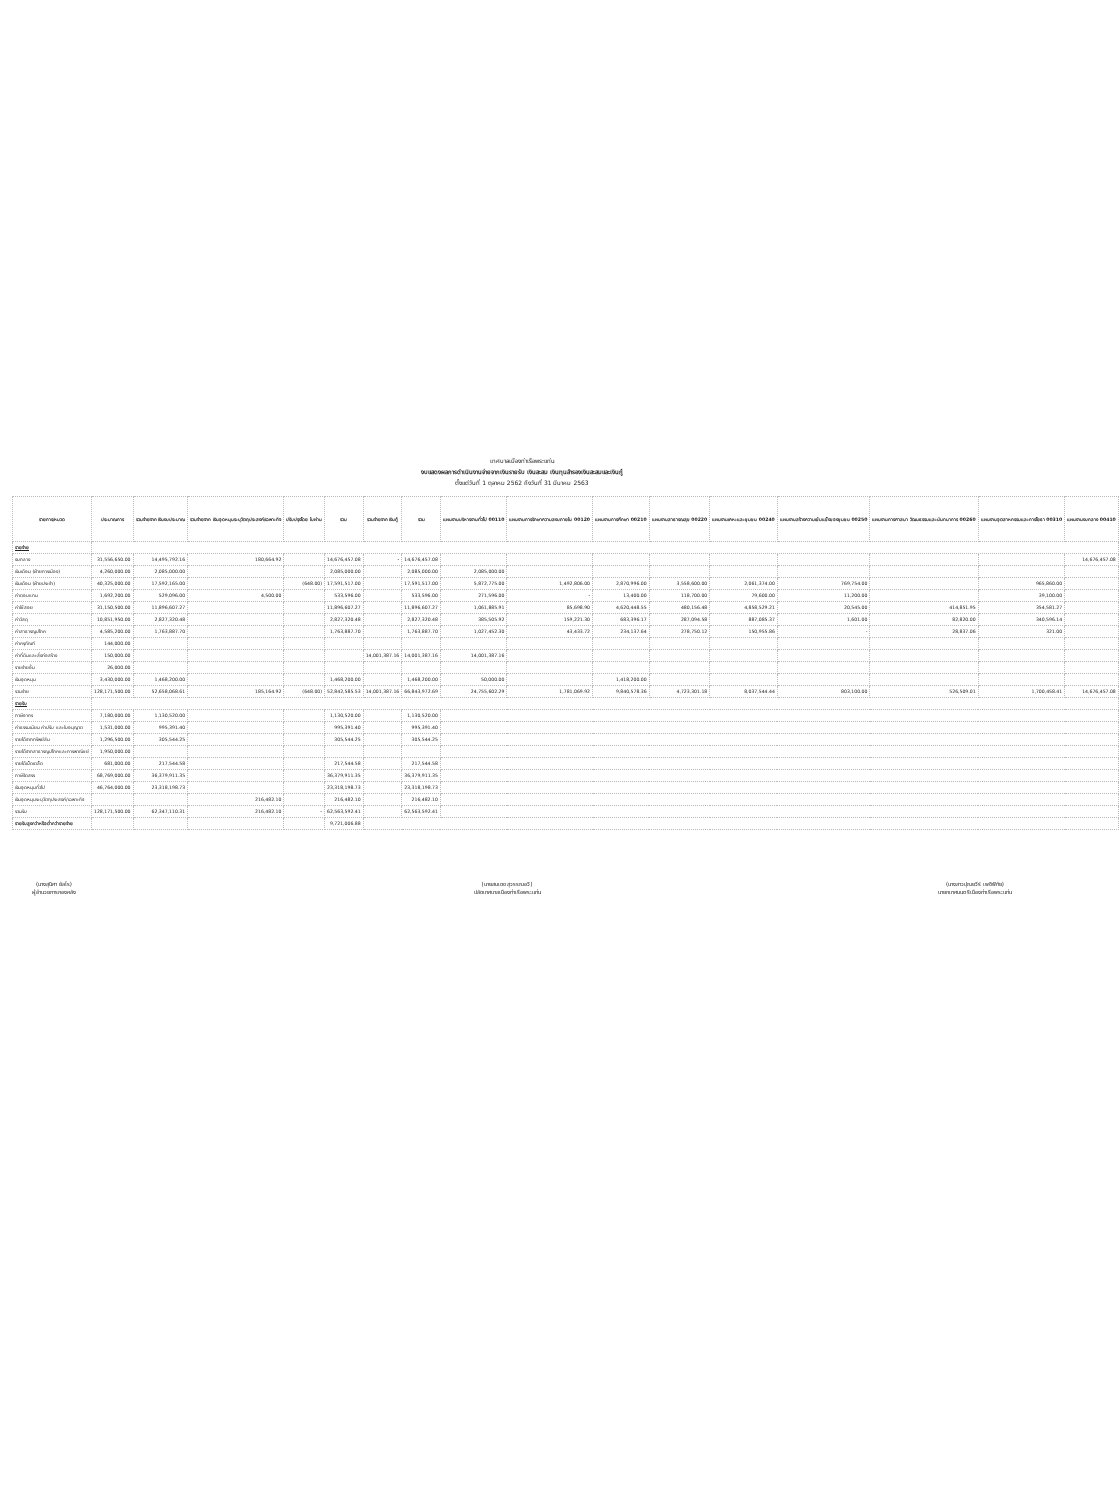เทศบาลเมืองท่าเรือพระแท่น
งบแสดงผลการดำเนินงานจ่ายจากเงินรายรับ เงินสะสม เงินทุนสำรองเงินสะสมและเงินกู้
ตั้งแต่วันที่ 1 ตุลาคม 2562 ถึงวันที่ 31 มีนาคม 2563
| รายการ/หมวด | ประมาณการ | รวมจ่ายจาก เงินงบประมาณ | รวมจ่ายจาก เงินอุดหนุนระบุวัตถุประสงค์/เฉพาะกิจ | ปรับปรุงโดย ใบผ่าน | รวม | รวมจ่ายจาก เงินกู้ | รวม | แผนงานบริหารงานทั่วไป 00110 | แผนงานการรักษาความสงบภายใน 00120 | แผนงานการศึกษา 00210 | แผนงานสาธารณสุข 00220 | แผนงานเคหะและชุมชน 00240 | แผนงานสร้างความเข้มแข็งของชุมชน 00250 | แผนงานการศาสนา วัฒนธรรมและนันทนาการ 00260 | แผนงานอุตสาหกรรมและการโยธา 00310 | แผนงานงบกลาง 00410 |
| --- | --- | --- | --- | --- | --- | --- | --- | --- | --- | --- | --- | --- | --- | --- | --- | --- |
| รายจ่าย | | | | | | | | | | | | | | | | |
| งบกลาง | 31,556,650.00 | 14,495,792.16 | 180,664.92 | | 14,676,457.08 | - | 14,676,457.08 | | | | | | | | | 14,676,457.08 |
| เงินเดือน (ฝ่ายการเมือง) | 4,260,000.00 | 2,085,000.00 | | | 2,085,000.00 | | 2,085,000.00 | 2,085,000.00 | | | | | | | | |
| เงินเดือน (ฝ่ายประจำ) | 40,325,000.00 | 17,592,165.00 | | (648.00) | 17,591,517.00 | | 17,591,517.00 | 5,872,775.00 | 1,492,806.00 | 2,870,996.00 | 3,558,600.00 | 2,061,374.00 | 769,754.00 | | 965,860.00 | |
| ค่าตอบแทน | 1,692,200.00 | 529,096.00 | 4,500.00 | | 533,596.00 | | 533,596.00 | 271,596.00 | - | 13,400.00 | 118,700.00 | 79,600.00 | 11,200.00 | | 39,100.00 | |
| ค่าใช้สอย | 31,150,500.00 | 11,896,607.27 | | | 11,896,607.27 | | 11,896,607.27 | 1,061,885.91 | 85,698.90 | 4,620,448.55 | 480,156.48 | 4,858,529.21 | 20,545.00 | 414,851.95 | 354,581.27 | |
| ค่าวัสดุ | 10,851,950.00 | 2,827,320.48 | | | 2,827,320.48 | | 2,827,320.48 | 385,505.92 | 159,221.30 | 683,396.17 | 287,094.58 | 887,085.37 | 1,601.00 | 82,820.00 | 340,596.14 | |
| ค่าสาธารณูปโภค | 4,585,200.00 | 1,763,887.70 | | | 1,763,887.70 | | 1,763,887.70 | 1,027,452.30 | 43,433.72 | 234,137.64 | 278,750.12 | 150,955.86 | - | 28,837.06 | 321.00 | |
| ค่าครุภัณฑ์ | 144,000.00 | | | | | | | | | | | | | | | |
| ค่าที่ดินและสิ่งก่อสร้าง | 150,000.00 | | | | | 14,001,387.16 | 14,001,387.16 | 14,001,387.16 | | | | | | | | |
| รายจ่ายอื่น | 26,000.00 | | | | | | | | | | | | | | | |
| เงินอุดหนุน | 3,430,000.00 | 1,468,200.00 | | | 1,468,200.00 | | 1,468,200.00 | 50,000.00 | | 1,418,200.00 | | | | | | |
| รวมจ่าย | 128,171,500.00 | 52,658,068.61 | 185,164.92 | (648.00) | 52,842,585.53 | 14,001,387.16 | 66,843,972.69 | 24,755,602.29 | 1,781,069.92 | 9,840,578.36 | 4,723,301.18 | 8,037,544.44 | 803,100.00 | 526,509.01 | 1,700,458.41 | 14,676,457.08 |
| รายรับ | | | | | | | | | | | | | | | | |
| ภาษีอากร | 7,180,000.00 | 1,130,520.00 | | | 1,130,520.00 | | 1,130,520.00 | | | | | | | | | |
| ค่าธรรมเนียม ค่าปรับ และใบอนุญาต | 1,531,000.00 | 995,391.40 | | | 995,391.40 | | 995,391.40 | | | | | | | | | |
| รายได้จากทรัพย์สิน | 1,296,500.00 | 305,544.25 | | | 305,544.25 | | 305,544.25 | | | | | | | | | |
| รายได้จากสาธารณูปโภคและการพาณิชย์ | 1,950,000.00 | | | | | | | | | | | | | | | |
| รายได้เบ็ดเตล็ด | 681,000.00 | 217,544.58 | | | 217,544.58 | | 217,544.58 | | | | | | | | | |
| ภาษีจัดสรร | 68,769,000.00 | 36,379,911.35 | | | 36,379,911.35 | | 36,379,911.35 | | | | | | | | | |
| เงินอุดหนุนทั่วไป | 46,764,000.00 | 23,318,198.73 | | | 23,318,198.73 | | 23,318,198.73 | | | | | | | | | |
| เงินอุดหนุนระบุวัตถุประสงค์/เฉพาะกิจ | | | 216,482.10 | | 216,482.10 | | 216,482.10 | | | | | | | | | |
| รวมรับ | 128,171,500.00 | 62,347,110.31 | 216,482.10 | - | 62,563,592.41 | | 62,563,592.41 | | | | | | | | | |
| รายรับสูงกว่าหรือต่ำกว่ารายจ่าย | | | | | 9,721,006.88 | | | | | | | | | | | |
(นางสุนิศา ยัลไร)
ผู้อำนวยการกองคลัง
(นายสมเดช สุวรรณอวิ)
ปลัดเทศบาลเมืองท่าเรือพระแท่น
(นางสาวปุณยวีร์ เพชิฟิทัย)
นายกเทศมนตรีเมืองท่าเรือพระแท่น